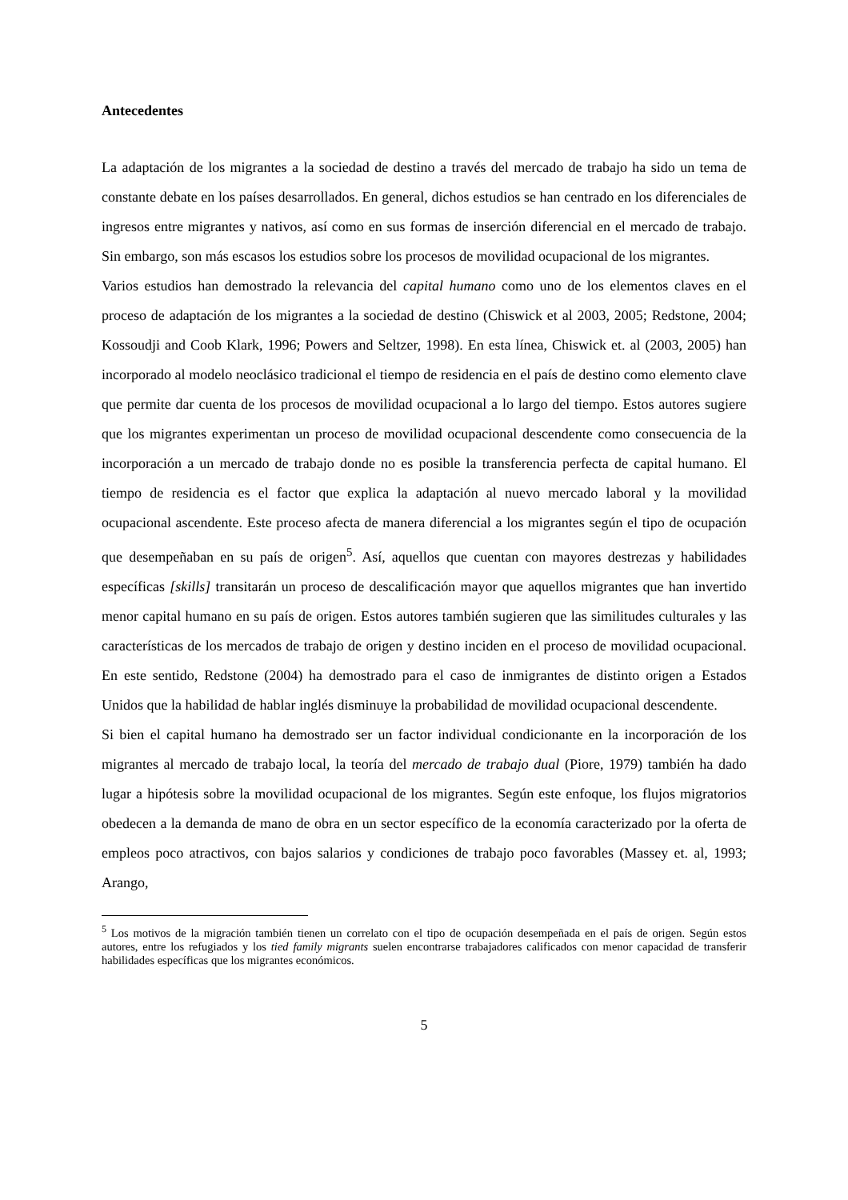Antecedentes
La adaptación de los migrantes a la sociedad de destino a través del mercado de trabajo ha sido un tema de constante debate en los países desarrollados. En general, dichos estudios se han centrado en los diferenciales de ingresos entre migrantes y nativos, así como en sus formas de inserción diferencial en el mercado de trabajo. Sin embargo, son más escasos los estudios sobre los procesos de movilidad ocupacional de los migrantes.
Varios estudios han demostrado la relevancia del capital humano como uno de los elementos claves en el proceso de adaptación de los migrantes a la sociedad de destino (Chiswick et al 2003, 2005; Redstone, 2004; Kossoudji and Coob Klark, 1996; Powers and Seltzer, 1998). En esta línea, Chiswick et. al (2003, 2005) han incorporado al modelo neoclásico tradicional el tiempo de residencia en el país de destino como elemento clave que permite dar cuenta de los procesos de movilidad ocupacional a lo largo del tiempo. Estos autores sugiere que los migrantes experimentan un proceso de movilidad ocupacional descendente como consecuencia de la incorporación a un mercado de trabajo donde no es posible la transferencia perfecta de capital humano. El tiempo de residencia es el factor que explica la adaptación al nuevo mercado laboral y la movilidad ocupacional ascendente. Este proceso afecta de manera diferencial a los migrantes según el tipo de ocupación que desempeñaban en su país de origen<sup>5</sup>. Así, aquellos que cuentan con mayores destrezas y habilidades específicas [skills] transitarán un proceso de descalificación mayor que aquellos migrantes que han invertido menor capital humano en su país de origen. Estos autores también sugieren que las similitudes culturales y las características de los mercados de trabajo de origen y destino inciden en el proceso de movilidad ocupacional. En este sentido, Redstone (2004) ha demostrado para el caso de inmigrantes de distinto origen a Estados Unidos que la habilidad de hablar inglés disminuye la probabilidad de movilidad ocupacional descendente.
Si bien el capital humano ha demostrado ser un factor individual condicionante en la incorporación de los migrantes al mercado de trabajo local, la teoría del mercado de trabajo dual (Piore, 1979) también ha dado lugar a hipótesis sobre la movilidad ocupacional de los migrantes. Según este enfoque, los flujos migratorios obedecen a la demanda de mano de obra en un sector específico de la economía caracterizado por la oferta de empleos poco atractivos, con bajos salarios y condiciones de trabajo poco favorables (Massey et. al, 1993; Arango,
<sup>5</sup> Los motivos de la migración también tienen un correlato con el tipo de ocupación desempeñada en el país de origen. Según estos autores, entre los refugiados y los tied family migrants suelen encontrarse trabajadores calificados con menor capacidad de transferir habilidades específicas que los migrantes económicos.
5